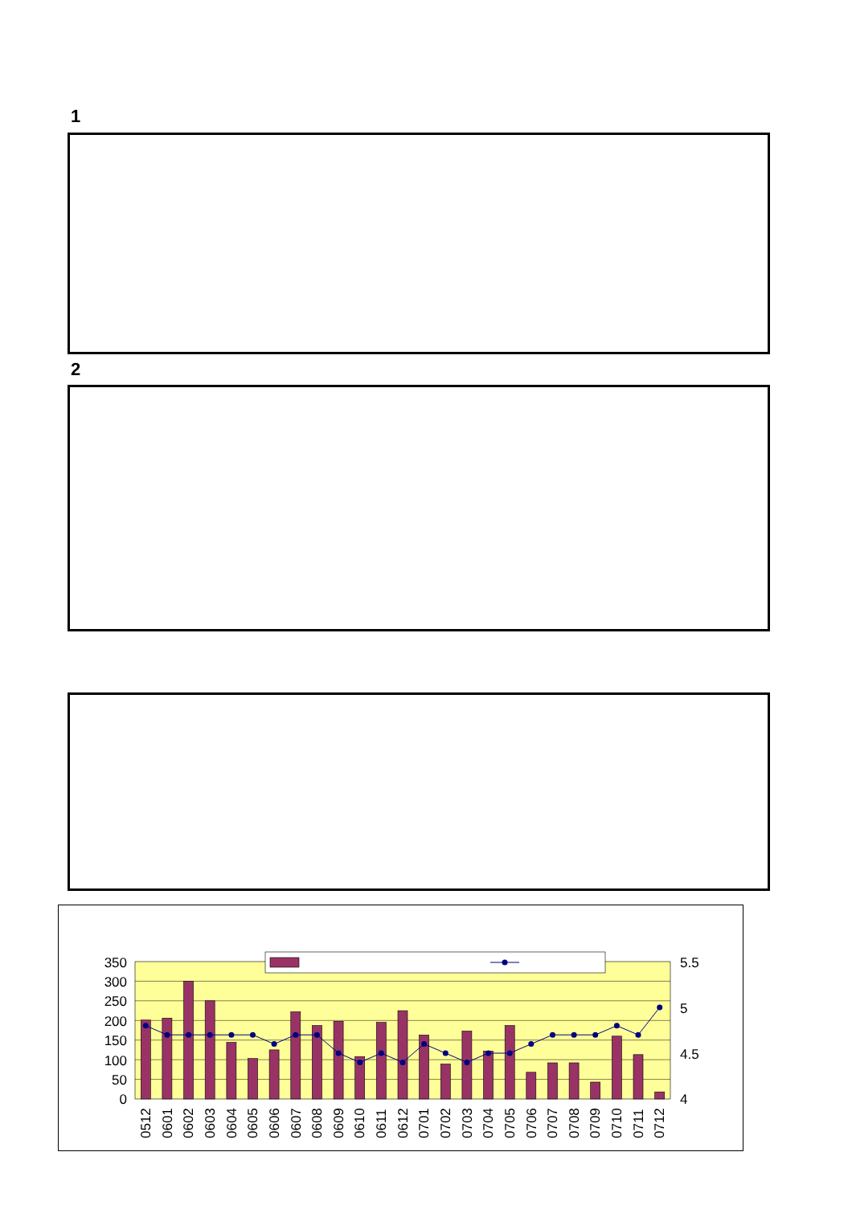1
2
350
300
250
200
150
100
50
0
5.5
5
4.5
4
0512
0601
0602
0603
0604
0605
0606
0607
0608
0609
0610
0611
0612
0701
0702
0703
0704
0705
0706
0707
0708
0709
0710
0711
0712